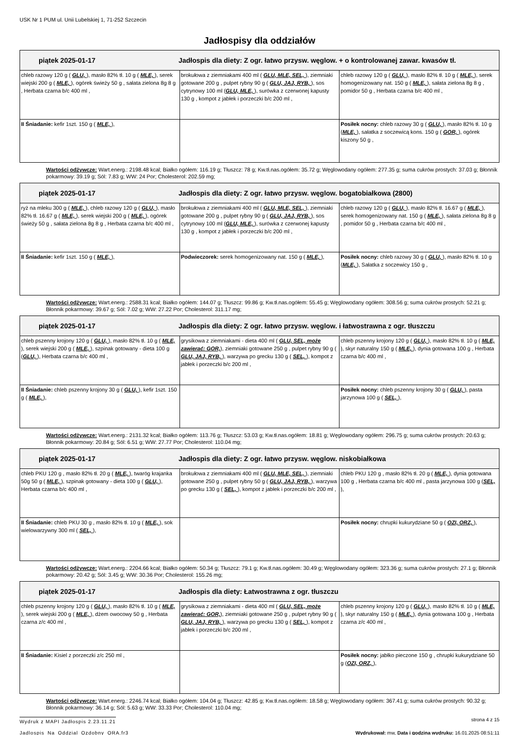USK Nr 1 PUM ul. Unii Lubelskiej 1, 71-252 Szczecin
Jadłospisy dla oddziałów
| piątek 2025-01-17 Jadłospis dla diety: Z ogr. łatwo przysw. węglow. + o kontrolowanej zawar. kwasów tł. | | |
| --- | --- | --- |
| chleb razowy 120 g ( GLU, ), masło 82% tł. 10 g ( MLE, ), serek wiejski 200 g ( MLE, ), ogórek świeży 50 g , sałata zielona 8g 8 g , Herbata czarna b/c 400 ml , | brokułowa z ziemniakami 400 ml ( GLU, MLE, SEL, ), ziemniaki gotowane 200 g , pulpet rybny 90 g ( GLU, JAJ, RYB, ), sos cytrynowy 100 ml ( GLU, MLE, ), surówka z czerwonej kapusty 130 g , kompot z jabłek i porzeczki b/c 200 ml , | chleb razowy 120 g ( GLU, ), masło 82% tł. 10 g ( MLE, ), serek homogenizowany nat. 150 g ( MLE, ), sałata zielona 8g 8 g , pomidor 50 g , Herbata czarna b/c 400 ml , |
| II Śniadanie: kefir 1szt. 150 g ( MLE, ), | | Posiłek nocny: chleb razowy 30 g ( GLU, ), masło 82% tł. 10 g ( MLE, ), sałatka z soczewicą kons. 150 g ( GOR, ), ogórek kiszony 50 g , |
Wartości odżywcze: Wart.energ.: 2198.48 kcal; Białko ogółem: 116.19 g; Tłuszcz: 78 g; Kw.tł.nas.ogółem: 35.72 g; Węglowodany ogółem: 277.35 g; suma cukrów prostych: 37.03 g; Błonnik pokarmowy: 39.19 g; Sól: 7.83 g; WW: 24 Por; Cholesterol: 202.59 mg;
| piątek 2025-01-17 Jadłospis dla diety: Z ogr. łatwo przysw. węglow. bogatobiałkowa (2800) | | |
| --- | --- | --- |
| ryż na mleku 300 g ( MLE, ), chleb razowy 120 g ( GLU, ), masło 82% tł. 16.67 g ( MLE, ), serek wiejski 200 g ( MLE, ), ogórek świeży 50 g , sałata zielona 8g 8 g , Herbata czarna b/c 400 ml , | brokułowa z ziemniakami 400 ml ( GLU, MLE, SEL, ), ziemniaki gotowane 200 g , pulpet rybny 90 g ( GLU, JAJ, RYB, ), sos cytrynowy 100 ml ( GLU, MLE, ), surówka z czerwonej kapusty 130 g , kompot z jabłek i porzeczki b/c 200 ml , | chleb razowy 120 g ( GLU, ), masło 82% tł. 16.67 g ( MLE, ), serek homogenizowany nat. 150 g ( MLE, ), sałata zielona 8g 8 g , pomidor 50 g , Herbata czarna b/c 400 ml , |
| II Śniadanie: kefir 1szt. 150 g ( MLE, ), | Podwieczorek: serek homogenizowany nat. 150 g ( MLE, ), | Posiłek nocny: chleb razowy 30 g ( GLU, ), masło 82% tł. 10 g ( MLE, ), Sałatka z soczewicy 150 g , |
Wartości odżywcze: Wart.energ.: 2588.31 kcal; Białko ogółem: 144.07 g; Tłuszcz: 99.86 g; Kw.tł.nas.ogółem: 55.45 g; Węglowodany ogółem: 308.56 g; suma cukrów prostych: 52.21 g; Błonnik pokarmowy: 39.67 g; Sól: 7.02 g; WW: 27.22 Por; Cholesterol: 311.17 mg;
| piątek 2025-01-17 Jadłospis dla diety: Z ogr. łatwo przysw. węglow. i łatwostrawna z ogr. tłuszczu | | |
| --- | --- | --- |
| chleb pszenny krojony 120 g ( GLU, ), masło 82% tł. 10 g ( MLE, ), serek wiejski 200 g ( MLE, ), szpinak gotowany - dieta 100 g ( GLU, ), Herbata czarna b/c 400 ml , | grysikowa z ziemniakami - dieta 400 ml ( GLU, SEL, może zawierać: GOR, ), ziemniaki gotowane 250 g , pulpet rybny 90 g ( GLU, JAJ, RYB, ), warzywa po grecku 130 g ( SEL, ), kompot z jabłek i porzeczki b/c 200 ml , | chleb pszenny krojony 120 g ( GLU, ), masło 82% tł. 10 g ( MLE, ), skyr naturalny 150 g ( MLE, ), dynia gotowana 100 g , Herbata czarna b/c 400 ml , |
| II Śniadanie: chleb pszenny krojony 30 g ( GLU, ), kefir 1szt. 150 g ( MLE, ), | | Posiłek nocny: chleb pszenny krojony 30 g ( GLU, ), pasta jarzynowa 100 g ( SEL, ), |
Wartości odżywcze: Wart.energ.: 2131.32 kcal; Białko ogółem: 113.76 g; Tłuszcz: 53.03 g; Kw.tł.nas.ogółem: 18.81 g; Węglowodany ogółem: 296.75 g; suma cukrów prostych: 20.63 g; Błonnik pokarmowy: 20.84 g; Sól: 6.51 g; WW: 27.77 Por; Cholesterol: 110.04 mg;
| piątek 2025-01-17 Jadłospis dla diety: Z ogr. łatwo przysw. węglow. niskobiałkowa | | |
| --- | --- | --- |
| chleb PKU 120 g , masło 82% tł. 20 g ( MLE, ), twaróg krajanka 50g 50 g ( MLE, ), szpinak gotowany - dieta 100 g ( GLU, ), Herbata czarna b/c 400 ml , | brokułowa z ziemniakami 400 ml ( GLU, MLE, SEL, ), ziemniaki gotowane 250 g , pulpet rybny 50 g ( GLU, JAJ, RYB, ), warzywa po grecku 130 g ( SEL, ), kompot z jabłek i porzeczki b/c 200 ml , | chleb PKU 120 g , masło 82% tł. 20 g ( MLE, ), dynia gotowana 100 g , Herbata czarna b/c 400 ml , pasta jarzynowa 100 g ( SEL, ), |
| II Śniadanie: chleb PKU 30 g , masło 82% tł. 10 g ( MLE, ), sok wielowarzywny 300 ml ( SEL, ), | | Posiłek nocny: chrupki kukurydziane 50 g ( OZI, ORZ, ), |
Wartości odżywcze: Wart.energ.: 2204.66 kcal; Białko ogółem: 50.34 g; Tłuszcz: 79.1 g; Kw.tł.nas.ogółem: 30.49 g; Węglowodany ogółem: 323.36 g; suma cukrów prostych: 27.1 g; Błonnik pokarmowy: 20.42 g; Sól: 3.45 g; WW: 30.36 Por; Cholesterol: 155.26 mg;
| piątek 2025-01-17 Jadłospis dla diety: Łatwostrawna z ogr. tłuszczu | | |
| --- | --- | --- |
| chleb pszenny krojony 120 g ( GLU, ), masło 82% tł. 10 g ( MLE, ), serek wiejski 200 g ( MLE, ), dżem owocowy 50 g , Herbata czarna z/c 400 ml , | grysikowa z ziemniakami - dieta 400 ml ( GLU, SEL, może zawierać: GOR, ), ziemniaki gotowane 250 g , pulpet rybny 90 g ( GLU, JAJ, RYB, ), warzywa po grecku 130 g ( SEL, ), kompot z jabłek i porzeczki b/c 200 ml , | chleb pszenny krojony 120 g ( GLU, ), masło 82% tł. 10 g ( MLE, ), skyr naturalny 150 g ( MLE, ), dynia gotowana 100 g , Herbata czarna z/c 400 ml , |
| II Śniadanie: Kisiel z porzeczki z/c 250 ml , | | Posiłek nocny: jabłko pieczone 150 g , chrupki kukurydziane 50 g ( OZI, ORZ, ), |
Wartości odżywcze: Wart.energ.: 2246.74 kcal; Białko ogółem: 104.04 g; Tłuszcz: 42.85 g; Kw.tł.nas.ogółem: 18.58 g; Węglowodany ogółem: 367.41 g; suma cukrów prostych: 90.32 g; Błonnik pokarmowy: 36.14 g; Sól: 5.63 g; WW: 33.33 Por; Cholesterol: 110.04 mg;
Wydruk z MAPI Jadłospis 2.23.11.21 strona 4 z 15
Jadlospis_Na_Oddzial_Ozdobny_ORA.fr3 Wydrukował: mw, Data i godzina wydruku: 16.01.2025 08:51:11